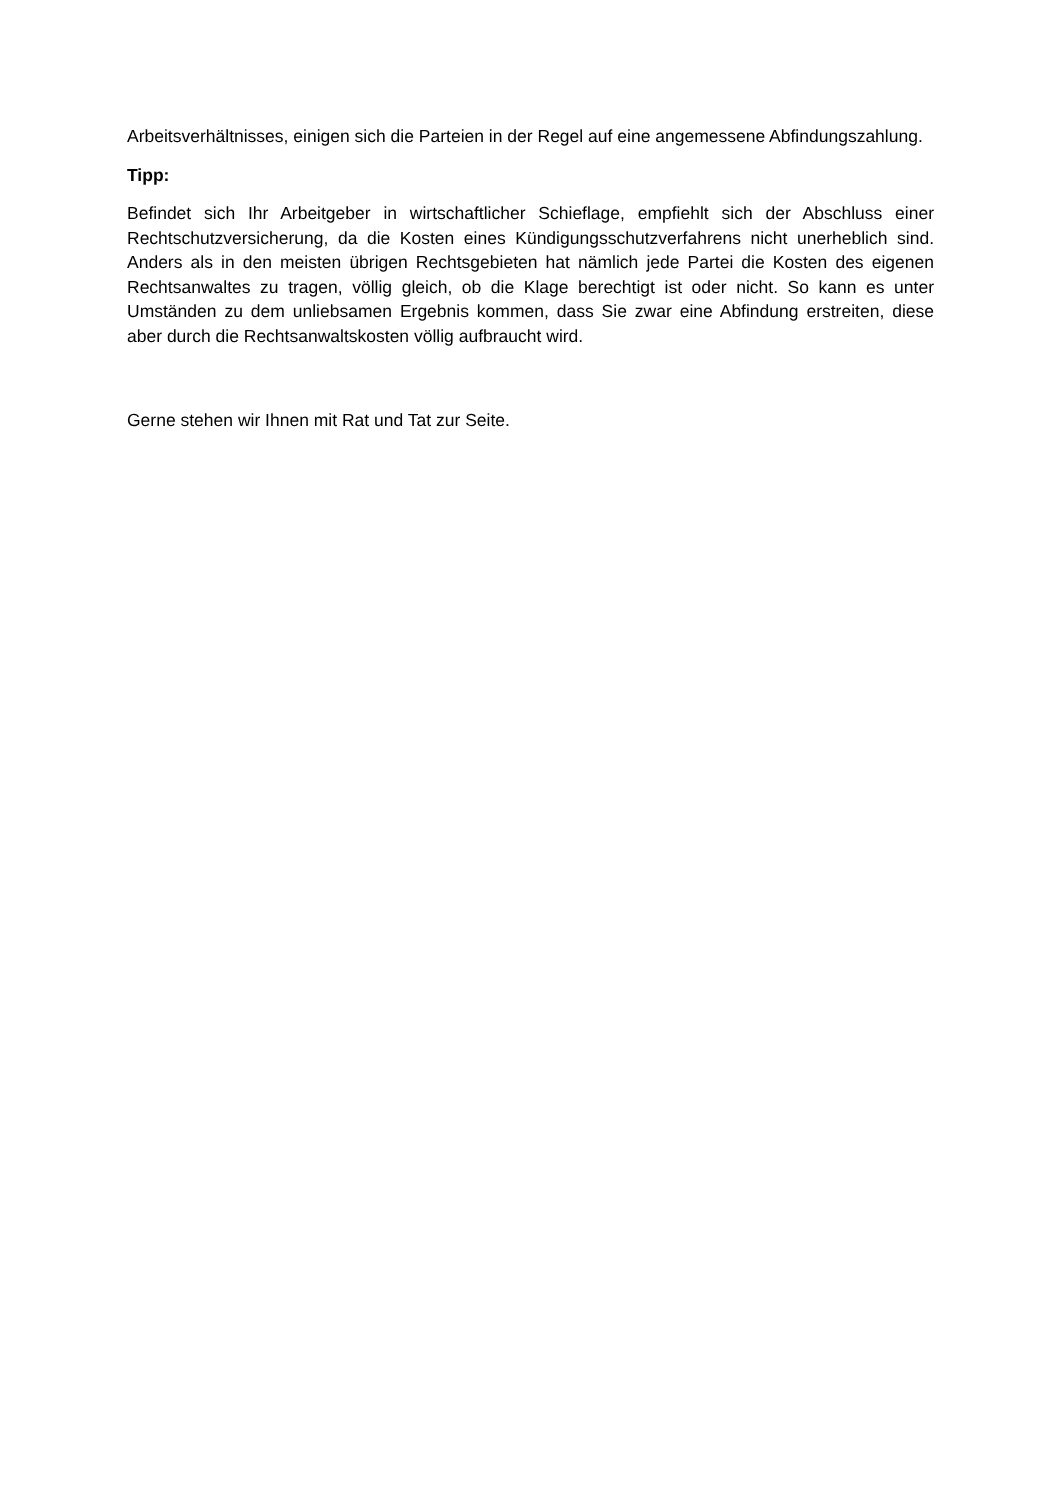Arbeitsverhältnisses, einigen sich die Parteien in der Regel auf eine angemessene Abfindungszahlung.
Tipp:
Befindet sich Ihr Arbeitgeber in wirtschaftlicher Schieflage, empfiehlt sich der Abschluss einer Rechtschutzversicherung, da die Kosten eines Kündigungsschutzverfahrens nicht unerheblich sind. Anders als in den meisten übrigen Rechtsgebieten hat nämlich jede Partei die Kosten des eigenen Rechtsanwaltes zu tragen, völlig gleich, ob die Klage berechtigt ist oder nicht. So kann es unter Umständen zu dem unliebsamen Ergebnis kommen, dass Sie zwar eine Abfindung erstreiten, diese aber durch die Rechtsanwaltskosten völlig aufbraucht wird.
Gerne stehen wir Ihnen mit Rat und Tat zur Seite.